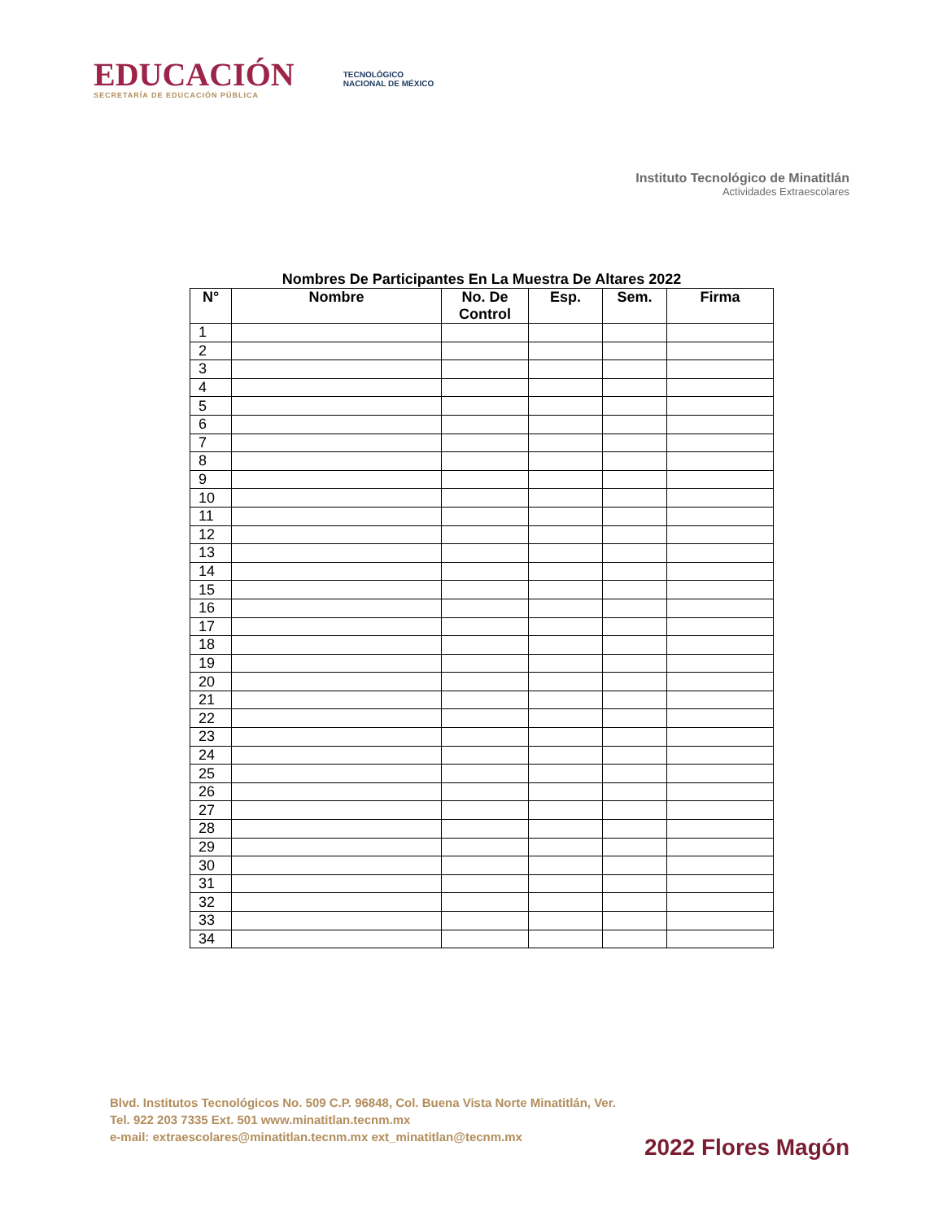EDUCACIÓN
SECRETARÍA DE EDUCACIÓN PÚBLICA
TECNOLÓGICO
NACIONAL DE MÉXICO
Instituto Tecnológico de Minatitlán
Actividades Extraescolares
Nombres De Participantes En La Muestra De Altares 2022
| N° | Nombre | No. De Control | Esp. | Sem. | Firma |
| --- | --- | --- | --- | --- | --- |
| 1 | | | | | |
| 2 | | | | | |
| 3 | | | | | |
| 4 | | | | | |
| 5 | | | | | |
| 6 | | | | | |
| 7 | | | | | |
| 8 | | | | | |
| 9 | | | | | |
| 10 | | | | | |
| 11 | | | | | |
| 12 | | | | | |
| 13 | | | | | |
| 14 | | | | | |
| 15 | | | | | |
| 16 | | | | | |
| 17 | | | | | |
| 18 | | | | | |
| 19 | | | | | |
| 20 | | | | | |
| 21 | | | | | |
| 22 | | | | | |
| 23 | | | | | |
| 24 | | | | | |
| 25 | | | | | |
| 26 | | | | | |
| 27 | | | | | |
| 28 | | | | | |
| 29 | | | | | |
| 30 | | | | | |
| 31 | | | | | |
| 32 | | | | | |
| 33 | | | | | |
| 34 | | | | | |
Blvd. Institutos Tecnológicos No. 509 C.P. 96848, Col. Buena Vista Norte Minatitlán, Ver.
Tel. 922 203 7335 Ext. 501 www.minatitlan.tecnm.mx
e-mail: extraescolares@minatitlan.tecnm.mx ext_minatitlan@tecnm.mx
2022 Flores Magón